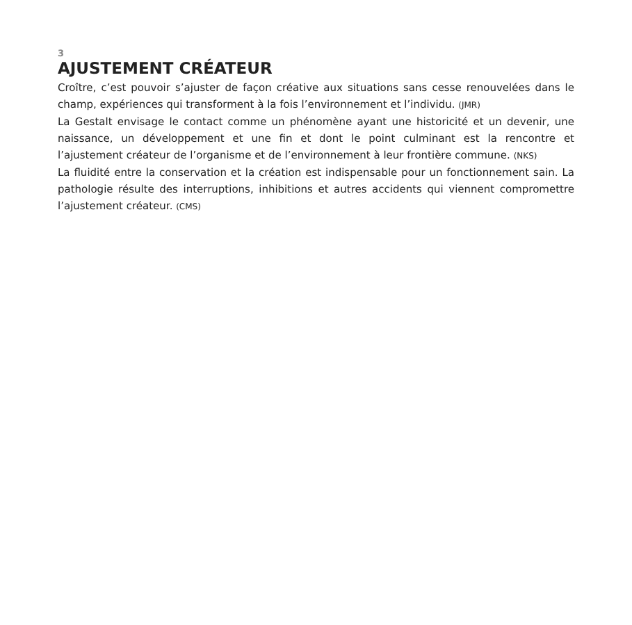3
AJUSTEMENT CRÉATEUR
Croître, c’est pouvoir s’ajuster de façon créative aux situations sans cesse renouvelées dans le champ, expériences qui transforment à la fois l’environnement et l’individu. (JMR)
La Gestalt envisage le contact comme un phénomène ayant une historicité et un devenir, une naissance, un développement et une fin et dont le point culminant est la rencontre et l’ajustement créateur de l’organisme et de l’environnement à leur frontière commune. (NKS)
La fluidité entre la conservation et la création est indispensable pour un fonctionnement sain. La pathologie résulte des interruptions, inhibitions et autres accidents qui viennent compromettre l’ajustement créateur. (CMS)